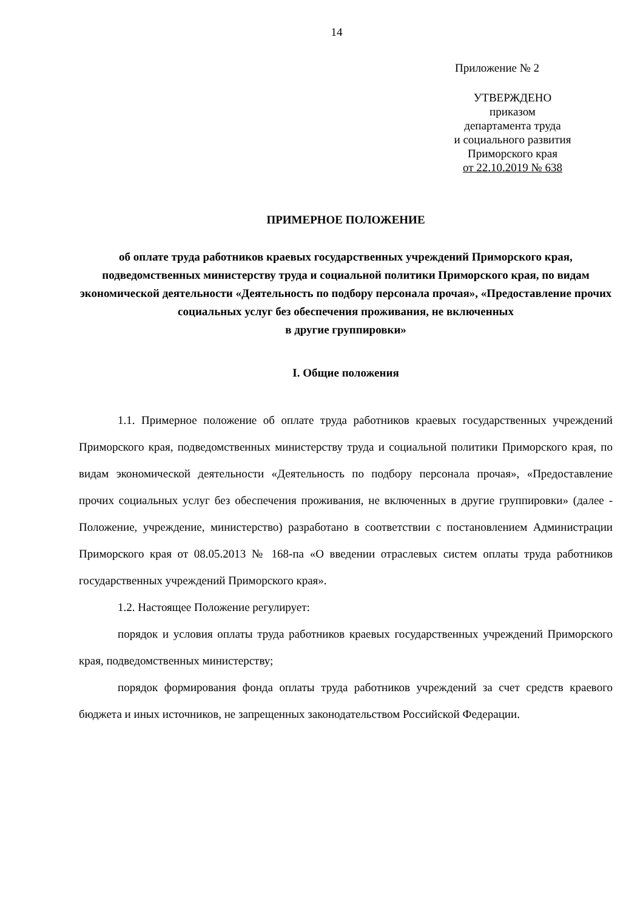14
Приложение № 2
УТВЕРЖДЕНО
приказом
департамента труда
и социального развития
Приморского края
от 22.10.2019 № 638
ПРИМЕРНОЕ ПОЛОЖЕНИЕ
об оплате труда работников краевых государственных учреждений Приморского края, подведомственных министерству труда и социальной политики Приморского края, по видам экономической деятельности «Деятельность по подбору персонала прочая», «Предоставление прочих социальных услуг без обеспечения проживания, не включенных
в другие группировки»
I. Общие положения
1.1. Примерное положение об оплате труда работников краевых государственных учреждений Приморского края, подведомственных министерству труда и социальной политики Приморского края, по видам экономической деятельности «Деятельность по подбору персонала прочая», «Предоставление прочих социальных услуг без обеспечения проживания, не включенных в другие группировки» (далее - Положение, учреждение, министерство) разработано в соответствии с постановлением Администрации Приморского края от 08.05.2013 № 168-па «О введении отраслевых систем оплаты труда работников государственных учреждений Приморского края».
1.2. Настоящее Положение регулирует:
порядок и условия оплаты труда работников краевых государственных учреждений Приморского края, подведомственных министерству;
порядок формирования фонда оплаты труда работников учреждений за счет средств краевого бюджета и иных источников, не запрещенных законодательством Российской Федерации.